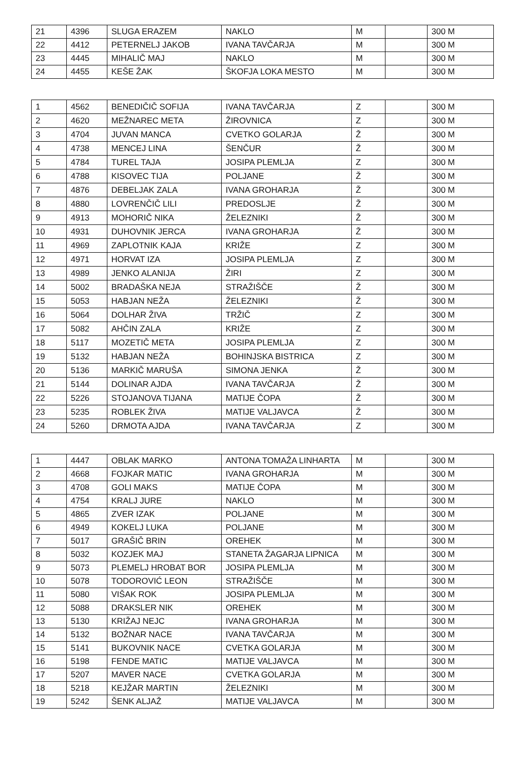| 21 | 4396 | SLUGA ERAZEM | NAKLO | M | | 300 M |
| 22 | 4412 | PETERNELJ JAKOB | IVANA TAVČARJA | M | | 300 M |
| 23 | 4445 | MIHALIČ MAJ | NAKLO | M | | 300 M |
| 24 | 4455 | KEŠE ŽAK | ŠKOFJA LOKA MESTO | M | | 300 M |
| 1 | 4562 | BENEDIČIČ SOFIJA | IVANA TAVČARJA | Z | | 300 M |
| 2 | 4620 | MEŽNAREC META | ŽIROVNICA | Z | | 300 M |
| 3 | 4704 | JUVAN MANCA | CVETKO GOLARJA | Ž | | 300 M |
| 4 | 4738 | MENCEJ LINA | ŠENČUR | Ž | | 300 M |
| 5 | 4784 | TUREL TAJA | JOSIPA PLEMLJA | Z | | 300 M |
| 6 | 4788 | KISOVEC TIJA | POLJANE | Ž | | 300 M |
| 7 | 4876 | DEBELJAK ZALA | IVANA GROHARJA | Ž | | 300 M |
| 8 | 4880 | LOVRENČIČ LILI | PREDOSLJE | Ž | | 300 M |
| 9 | 4913 | MOHORIČ NIKA | ŽELEZNIKI | Ž | | 300 M |
| 10 | 4931 | DUHOVNIK JERCA | IVANA GROHARJA | Ž | | 300 M |
| 11 | 4969 | ZAPLOTNIK KAJA | KRIŽE | Z | | 300 M |
| 12 | 4971 | HORVAT IZA | JOSIPA PLEMLJA | Z | | 300 M |
| 13 | 4989 | JENKO ALANIJA | ŽIRI | Z | | 300 M |
| 14 | 5002 | BRADAŠKA NEJA | STRAŽIŠČE | Ž | | 300 M |
| 15 | 5053 | HABJAN NEŽA | ŽELEZNIKI | Ž | | 300 M |
| 16 | 5064 | DOLHAR ŽIVA | TRŽIČ | Z | | 300 M |
| 17 | 5082 | AHČIN ZALA | KRIŽE | Z | | 300 M |
| 18 | 5117 | MOZETIČ META | JOSIPA PLEMLJA | Z | | 300 M |
| 19 | 5132 | HABJAN NEŽA | BOHINJSKA BISTRICA | Z | | 300 M |
| 20 | 5136 | MARKIČ MARUŠA | SIMONA JENKA | Ž | | 300 M |
| 21 | 5144 | DOLINAR AJDA | IVANA TAVČARJA | Ž | | 300 M |
| 22 | 5226 | STOJANOVA TIJANA | MATIJE ČOPA | Ž | | 300 M |
| 23 | 5235 | ROBLEK ŽIVA | MATIJE VALJAVCA | Ž | | 300 M |
| 24 | 5260 | DRMOTA AJDA | IVANA TAVČARJA | Z | | 300 M |
| 1 | 4447 | OBLAK MARKO | ANTONA TOMAŽA LINHARTA | M | | 300 M |
| 2 | 4668 | FOJKAR MATIC | IVANA GROHARJA | M | | 300 M |
| 3 | 4708 | GOLI MAKS | MATIJE ČOPA | M | | 300 M |
| 4 | 4754 | KRALJ JURE | NAKLO | M | | 300 M |
| 5 | 4865 | ZVER IZAK | POLJANE | M | | 300 M |
| 6 | 4949 | KOKELJ LUKA | POLJANE | M | | 300 M |
| 7 | 5017 | GRAŠIČ BRIN | OREHEK | M | | 300 M |
| 8 | 5032 | KOZJEK MAJ | STANETA ŽAGARJA LIPNICA | M | | 300 M |
| 9 | 5073 | PLEMELJ HROBAT BOR | JOSIPA PLEMLJA | M | | 300 M |
| 10 | 5078 | TODOROVIĆ LEON | STRAŽIŠČE | M | | 300 M |
| 11 | 5080 | VIŠAK ROK | JOSIPA PLEMLJA | M | | 300 M |
| 12 | 5088 | DRAKSLER NIK | OREHEK | M | | 300 M |
| 13 | 5130 | KRIŽAJ NEJC | IVANA GROHARJA | M | | 300 M |
| 14 | 5132 | BOŽNAR NACE | IVANA TAVČARJA | M | | 300 M |
| 15 | 5141 | BUKOVNIK NACE | CVETKA GOLARJA | M | | 300 M |
| 16 | 5198 | FENDE MATIC | MATIJE VALJAVCA | M | | 300 M |
| 17 | 5207 | MAVER NACE | CVETKA GOLARJA | M | | 300 M |
| 18 | 5218 | KEJŽAR MARTIN | ŽELEZNIKI | M | | 300 M |
| 19 | 5242 | ŠENK ALJAŽ | MATIJE VALJAVCA | M | | 300 M |